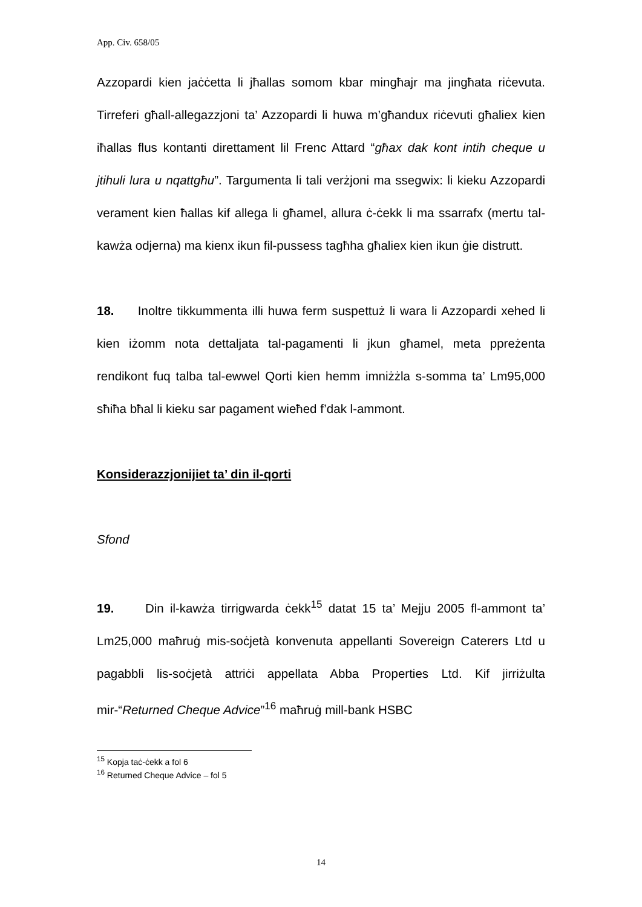App. Civ. 658/05
Azzopardi kien jaċċetta li jħallas somom kbar mingħajr ma jingħata riċevuta. Tirreferi għall-allegazzjoni ta’ Azzopardi li huwa m’għandux riċevuti għaliex kien iħallas flus kontanti direttament lil Frenc Attard “għax dak kont intih cheque u jtihuli lura u nqattgħu”. Targumenta li tali verżjoni ma ssegwix: li kieku Azzopardi verament kien ħallas kif allega li għamel, allura ċ-ċekk li ma ssarrafx (mertu tal-kawża odjerna) ma kienx ikun fil-pussess tagħha għaliex kien ikun ġie distrutt.
18. Inoltre tikkummenta illi huwa ferm suspettuż li wara li Azzopardi xehed li kien iżomm nota dettaljata tal-pagamenti li jkun għamel, meta ppreżenta rendikont fuq talba tal-ewwel Qorti kien hemm imniżżla s-somma ta’ Lm95,000 sħiħa bħal li kieku sar pagament wieħed f’dak l-ammont.
Konsiderazzjonijiet ta’ din il-qorti
Sfond
19. Din il-kawża tirrigwarda ċekk<sup>15</sup> datat 15 ta’ Mejju 2005 fl-ammont ta’ Lm25,000 maħruġ mis-soċjetà konvenuta appellanti Sovereign Caterers Ltd u pagabbli lis-soċjetà attriċi appellata Abba Properties Ltd. Kif jirriżulta mir-“Returned Cheque Advice”<sup>16</sup> maħruġ mill-bank HSBC
<sup>15</sup> Kopja taċ-ċekk a fol 6
<sup>16</sup> Returned Cheque Advice – fol 5
14